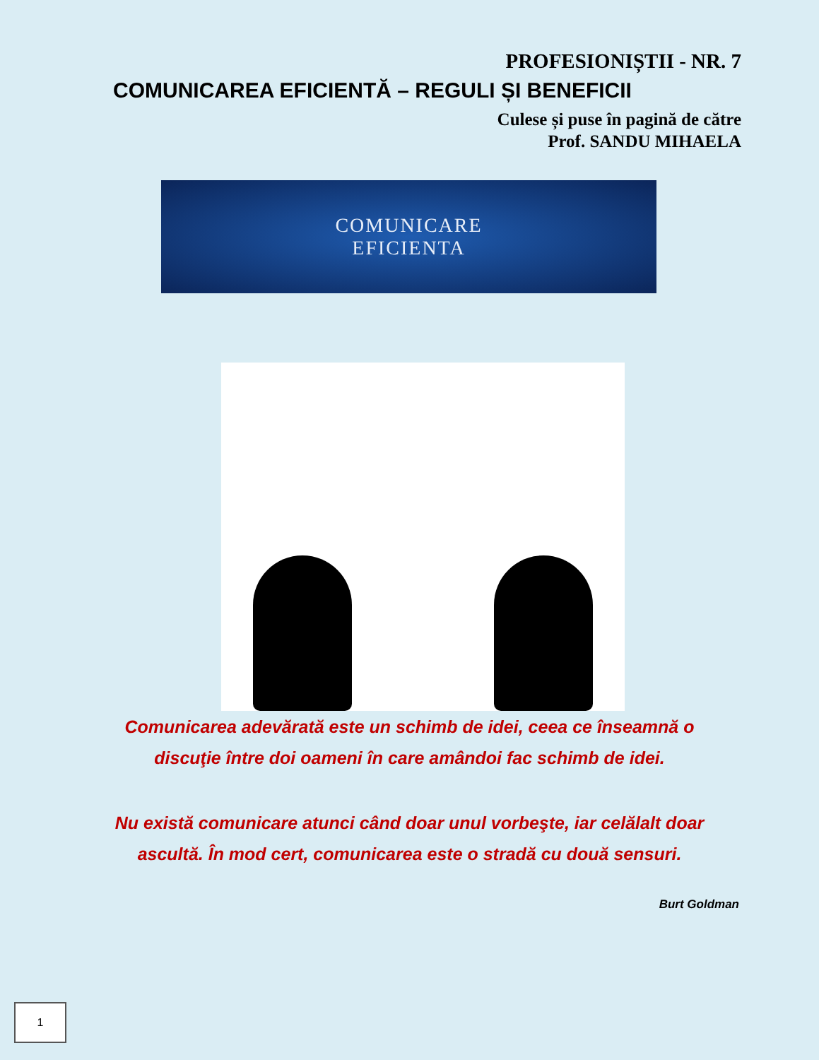PROFESIONIȘTII - NR. 7
COMUNICAREA EFICIENTĂ – REGULI ȘI BENEFICII
Culese și puse în pagină de către
Prof. SANDU MIHAELA
COMUNICARE
EFICIENTA
Comunicarea adevărată este un schimb de idei, ceea ce înseamnă o discuţie între doi oameni în care amândoi fac schimb de idei.
Nu există comunicare atunci când doar unul vorbeşte, iar celălalt doar ascultă. În mod cert, comunicarea este o stradă cu două sensuri.
Burt Goldman
1